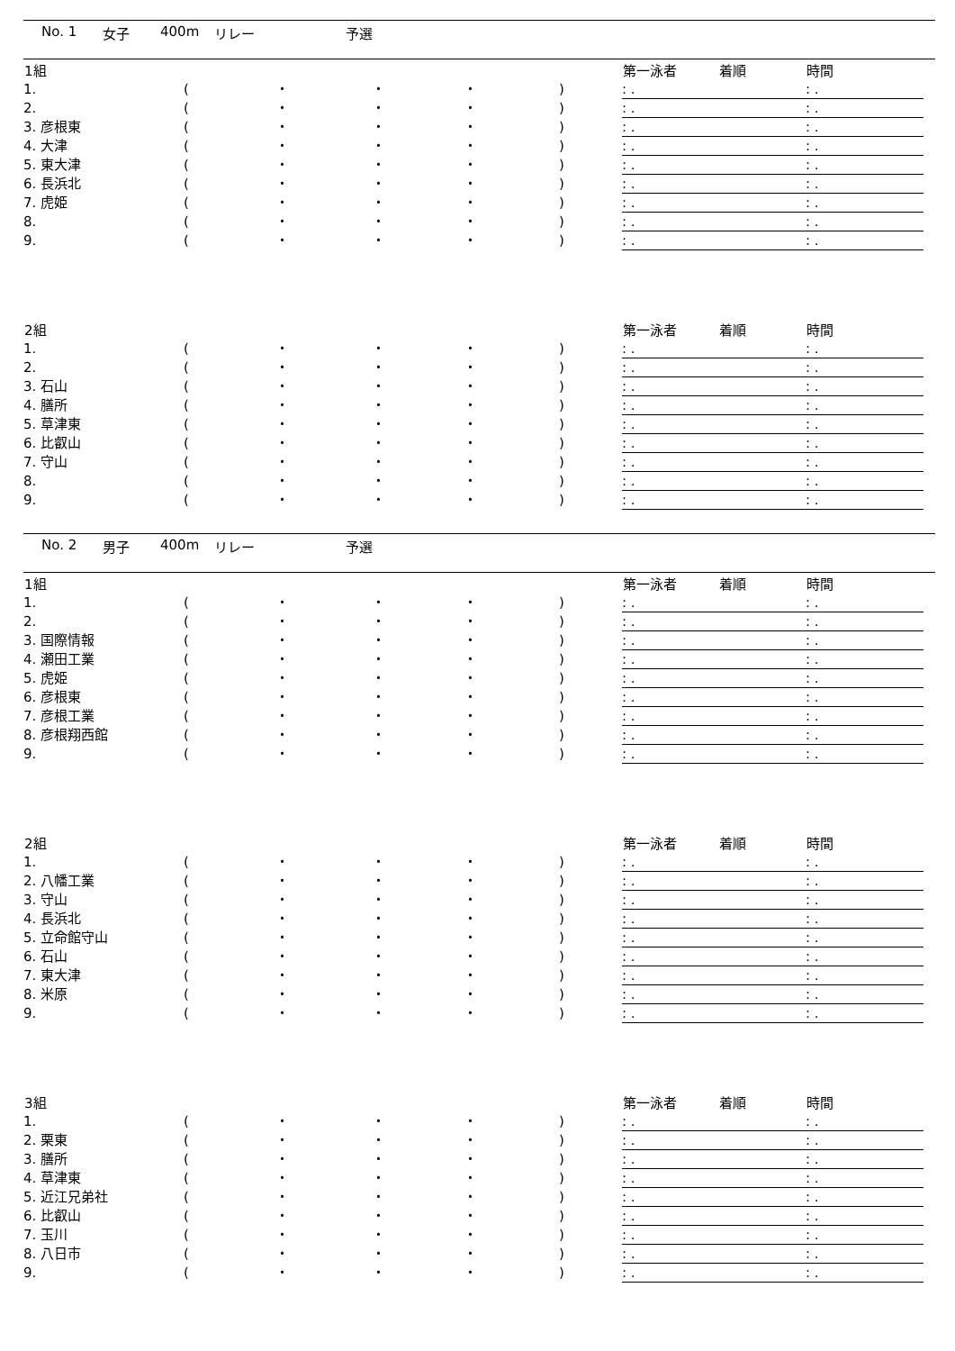No. 1 女子 400m リレー 予選
| 1組 | | | | | | 第一泳者 | 着順 | 時間 |
| --- | --- | --- | --- | --- | --- | --- | --- | --- |
| 1. | ( | ・ | ・ | ・ | ) | : . | | : . |
| 2. | ( | ・ | ・ | ・ | ) | : . | | : . |
| 3. 彦根東 | ( | ・ | ・ | ・ | ) | : . | | : . |
| 4. 大津 | ( | ・ | ・ | ・ | ) | : . | | : . |
| 5. 東大津 | ( | ・ | ・ | ・ | ) | : . | | : . |
| 6. 長浜北 | ( | ・ | ・ | ・ | ) | : . | | : . |
| 7. 虎姫 | ( | ・ | ・ | ・ | ) | : . | | : . |
| 8. | ( | ・ | ・ | ・ | ) | : . | | : . |
| 9. | ( | ・ | ・ | ・ | ) | : . | | : . |
| 2組 | | | | | | 第一泳者 | 着順 | 時間 |
| --- | --- | --- | --- | --- | --- | --- | --- | --- |
| 1. | ( | ・ | ・ | ・ | ) | : . | | : . |
| 2. | ( | ・ | ・ | ・ | ) | : . | | : . |
| 3. 石山 | ( | ・ | ・ | ・ | ) | : . | | : . |
| 4. 膳所 | ( | ・ | ・ | ・ | ) | : . | | : . |
| 5. 草津東 | ( | ・ | ・ | ・ | ) | : . | | : . |
| 6. 比叡山 | ( | ・ | ・ | ・ | ) | : . | | : . |
| 7. 守山 | ( | ・ | ・ | ・ | ) | : . | | : . |
| 8. | ( | ・ | ・ | ・ | ) | : . | | : . |
| 9. | ( | ・ | ・ | ・ | ) | : . | | : . |
No. 2 男子 400m リレー 予選
| 1組 | | | | | | 第一泳者 | 着順 | 時間 |
| --- | --- | --- | --- | --- | --- | --- | --- | --- |
| 1. | ( | ・ | ・ | ・ | ) | : . | | : . |
| 2. | ( | ・ | ・ | ・ | ) | : . | | : . |
| 3. 国際情報 | ( | ・ | ・ | ・ | ) | : . | | : . |
| 4. 瀬田工業 | ( | ・ | ・ | ・ | ) | : . | | : . |
| 5. 虎姫 | ( | ・ | ・ | ・ | ) | : . | | : . |
| 6. 彦根東 | ( | ・ | ・ | ・ | ) | : . | | : . |
| 7. 彦根工業 | ( | ・ | ・ | ・ | ) | : . | | : . |
| 8. 彦根翔西館 | ( | ・ | ・ | ・ | ) | : . | | : . |
| 9. | ( | ・ | ・ | ・ | ) | : . | | : . |
| 2組 | | | | | | 第一泳者 | 着順 | 時間 |
| --- | --- | --- | --- | --- | --- | --- | --- | --- |
| 1. | ( | ・ | ・ | ・ | ) | : . | | : . |
| 2. 八幡工業 | ( | ・ | ・ | ・ | ) | : . | | : . |
| 3. 守山 | ( | ・ | ・ | ・ | ) | : . | | : . |
| 4. 長浜北 | ( | ・ | ・ | ・ | ) | : . | | : . |
| 5. 立命館守山 | ( | ・ | ・ | ・ | ) | : . | | : . |
| 6. 石山 | ( | ・ | ・ | ・ | ) | : . | | : . |
| 7. 東大津 | ( | ・ | ・ | ・ | ) | : . | | : . |
| 8. 米原 | ( | ・ | ・ | ・ | ) | : . | | : . |
| 9. | ( | ・ | ・ | ・ | ) | : . | | : . |
| 3組 | | | | | | 第一泳者 | 着順 | 時間 |
| --- | --- | --- | --- | --- | --- | --- | --- | --- |
| 1. | ( | ・ | ・ | ・ | ) | : . | | : . |
| 2. 栗東 | ( | ・ | ・ | ・ | ) | : . | | : . |
| 3. 膳所 | ( | ・ | ・ | ・ | ) | : . | | : . |
| 4. 草津東 | ( | ・ | ・ | ・ | ) | : . | | : . |
| 5. 近江兄弟社 | ( | ・ | ・ | ・ | ) | : . | | : . |
| 6. 比叡山 | ( | ・ | ・ | ・ | ) | : . | | : . |
| 7. 玉川 | ( | ・ | ・ | ・ | ) | : . | | : . |
| 8. 八日市 | ( | ・ | ・ | ・ | ) | : . | | : . |
| 9. | ( | ・ | ・ | ・ | ) | : . | | : . |